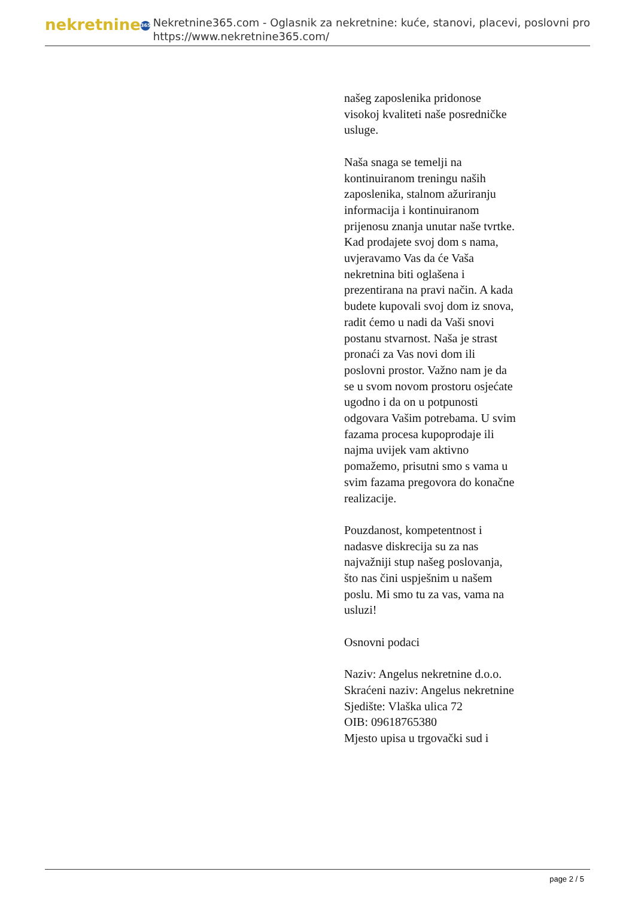nekretnine 365
Nekretnine365.com - Oglasnik za nekretnine: kuće, stanovi, placevi, poslovni pro
https://www.nekretnine365.com/
našeg zaposlenika pridonose visokoj kvaliteti naše posredničke usluge.
Naša snaga se temelji na kontinuiranom treningu naših zaposlenika, stalnom ažuriranju informacija i kontinuiranom prijenosu znanja unutar naše tvrtke. Kad prodajete svoj dom s nama, uvjeravamo Vas da će Vaša nekretnina biti oglašena i prezentirana na pravi način. A kada budete kupovali svoj dom iz snova, radit ćemo u nadi da Vaši snovi postanu stvarnost. Naša je strast pronaći za Vas novi dom ili poslovni prostor. Važno nam je da se u svom novom prostoru osjećate ugodno i da on u potpunosti odgovara Vašim potrebama. U svim fazama procesa kupoprodaje ili najma uvijek vam aktivno pomažemo, prisutni smo s vama u svim fazama pregovora do konačne realizacije.
Pouzdanost, kompetentnost i nadasve diskrecija su za nas najvažniji stup našeg poslovanja, što nas čini uspješnim u našem poslu. Mi smo tu za vas, vama na usluzi!
Osnovni podaci
Naziv: Angelus nekretnine d.o.o.
Skraćeni naziv: Angelus nekretnine
Sjedište: Vlaška ulica 72
OIB: 09618765380
Mjesto upisa u trgovački sud i
page 2 / 5